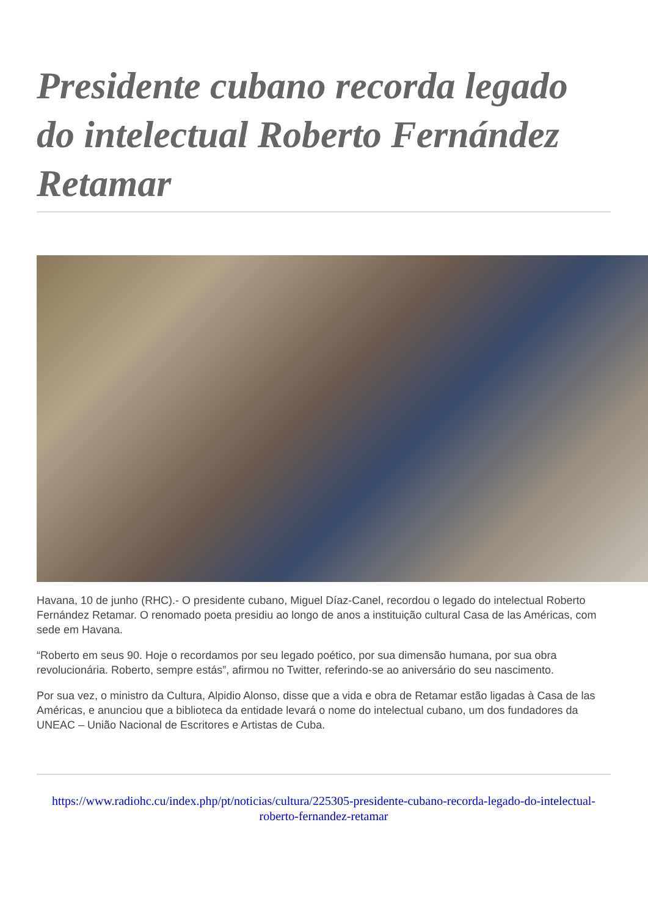Presidente cubano recorda legado do intelectual Roberto Fernández Retamar
Havana, 10 de junho (RHC).- O presidente cubano, Miguel Díaz-Canel, recordou o legado do intelectual Roberto Fernández Retamar. O renomado poeta presidiu ao longo de anos a instituição cultural Casa de las Américas, com sede em Havana.
“Roberto em seus 90. Hoje o recordamos por seu legado poético, por sua dimensão humana, por sua obra revolucionária. Roberto, sempre estás”, afirmou no Twitter, referindo-se ao aniversário do seu nascimento.
Por sua vez, o ministro da Cultura, Alpidio Alonso, disse que a vida e obra de Retamar estão ligadas à Casa de las Américas, e anunciou que a biblioteca da entidade levará o nome do intelectual cubano, um dos fundadores da UNEAC – União Nacional de Escritores e Artistas de Cuba.
https://www.radiohc.cu/index.php/pt/noticias/cultura/225305-presidente-cubano-recorda-legado-do-intelectual-roberto-fernandez-retamar